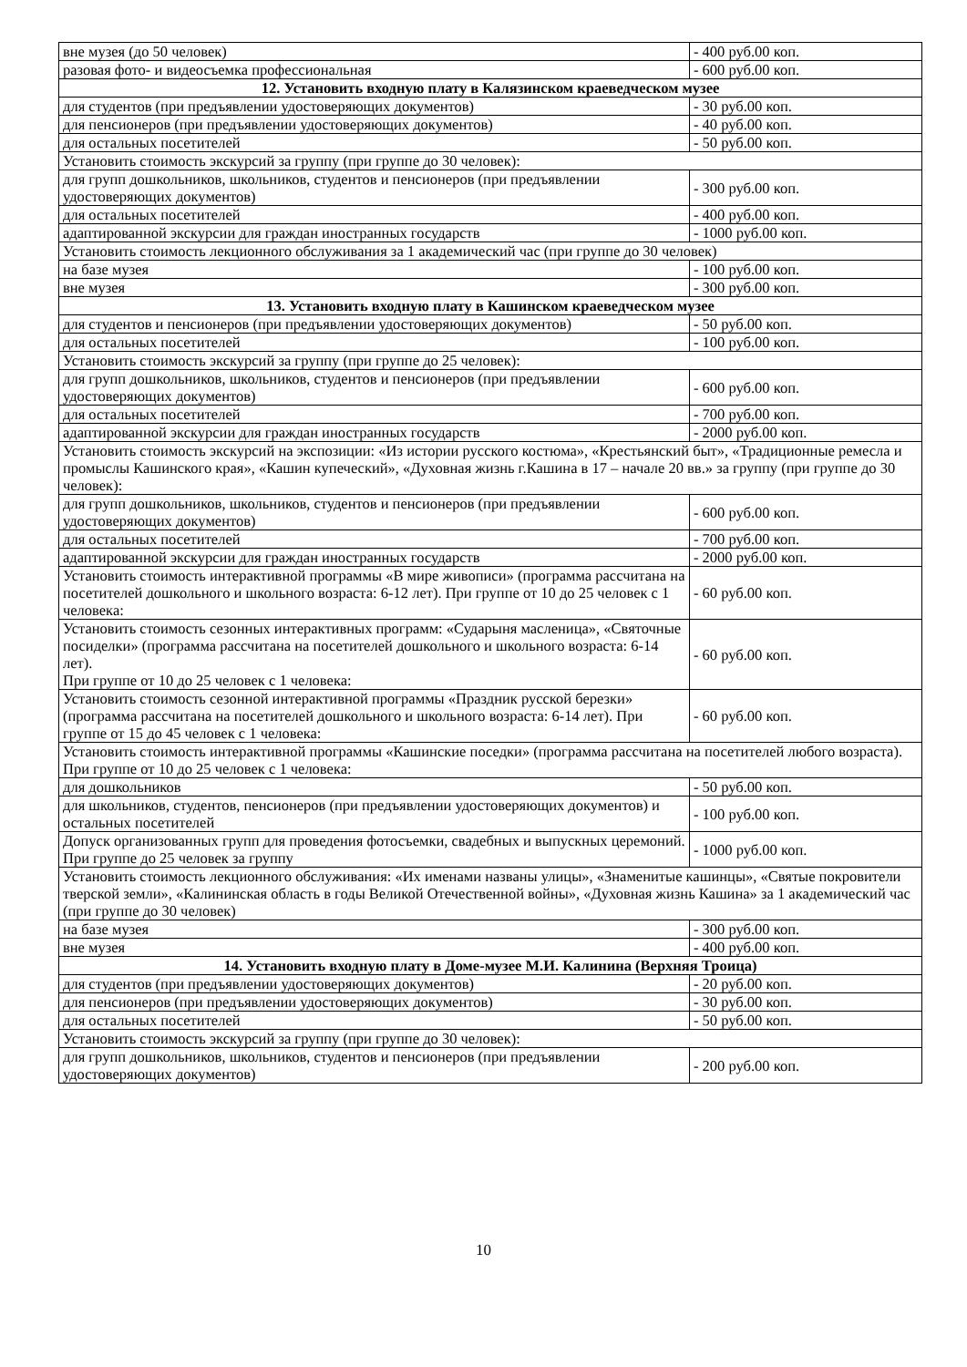| вне музея (до 50 человек) | - 400 руб.00 коп. |
| разовая фото- и видеосъемка профессиональная | - 600 руб.00 коп. |
| 12. Установить входную плату в Калязинском краеведческом музее | |
| для студентов (при предъявлении удостоверяющих документов) | - 30 руб.00 коп. |
| для пенсионеров (при предъявлении удостоверяющих документов) | - 40 руб.00 коп. |
| для остальных посетителей | - 50 руб.00 коп. |
| Установить стоимость экскурсий за группу (при группе до 30 человек): | |
| для групп дошкольников, школьников, студентов и пенсионеров (при предъявлении удостоверяющих документов) | - 300 руб.00 коп. |
| для остальных посетителей | - 400 руб.00 коп. |
| адаптированной экскурсии для граждан иностранных государств | - 1000 руб.00 коп. |
| Установить стоимость лекционного обслуживания за 1 академический час (при группе до 30 человек) | |
| на базе музея | - 100 руб.00 коп. |
| вне музея | - 300 руб.00 коп. |
| 13. Установить входную плату в Кашинском краеведческом музее | |
| для студентов и пенсионеров (при предъявлении удостоверяющих документов) | - 50 руб.00 коп. |
| для остальных посетителей | - 100 руб.00 коп. |
| Установить стоимость экскурсий за группу (при группе до 25 человек): | |
| для групп дошкольников, школьников, студентов и пенсионеров (при предъявлении удостоверяющих документов) | - 600 руб.00 коп. |
| для остальных посетителей | - 700 руб.00 коп. |
| адаптированной экскурсии для граждан иностранных государств | - 2000 руб.00 коп. |
| Установить стоимость экскурсий на экспозиции: «Из истории русского костюма», «Крестьянский быт», «Традиционные ремесла и промыслы Кашинского края», «Кашин купеческий», «Духовная жизнь г.Кашина в 17 – начале 20 вв.» за группу (при группе до 30 человек): | |
| для групп дошкольников, школьников, студентов и пенсионеров (при предъявлении удостоверяющих документов) | - 600 руб.00 коп. |
| для остальных посетителей | - 700 руб.00 коп. |
| адаптированной экскурсии для граждан иностранных государств | - 2000 руб.00 коп. |
| Установить стоимость интерактивной программы «В мире живописи» (программа рассчитана на посетителей дошкольного и школьного возраста: 6-12 лет). При группе от 10 до 25 человек с 1 человека: | - 60 руб.00 коп. |
| Установить стоимость сезонных интерактивных программ: «Сударыня масленица», «Святочные посиделки» (программа рассчитана на посетителей дошкольного и школьного возраста: 6-14 лет). При группе от 10 до 25 человек с 1 человека: | - 60 руб.00 коп. |
| Установить стоимость сезонной интерактивной программы «Праздник русской березки» (программа рассчитана на посетителей дошкольного и школьного возраста: 6-14 лет). При группе от 15 до 45 человек с 1 человека: | - 60 руб.00 коп. |
| Установить стоимость интерактивной программы «Кашинские поседки» (программа рассчитана на посетителей любого возраста). При группе от 10 до 25 человек с 1 человека: | |
| для дошкольников | - 50 руб.00 коп. |
| для школьников, студентов, пенсионеров (при предъявлении удостоверяющих документов) и остальных посетителей | - 100 руб.00 коп. |
| Допуск организованных групп для проведения фотосъемки, свадебных и выпускных церемоний. При группе до 25 человек за группу | - 1000 руб.00 коп. |
| Установить стоимость лекционного обслуживания: «Их именами названы улицы», «Знаменитые кашинцы», «Святые покровители тверской земли», «Калининская область в годы Великой Отечественной войны», «Духовная жизнь Кашина» за 1 академический час (при группе до 30 человек) | |
| на базе музея | - 300 руб.00 коп. |
| вне музея | - 400 руб.00 коп. |
| 14. Установить входную плату в Доме-музее М.И. Калинина (Верхняя Троица) | |
| для студентов (при предъявлении удостоверяющих документов) | - 20 руб.00 коп. |
| для пенсионеров (при предъявлении удостоверяющих документов) | - 30 руб.00 коп. |
| для остальных посетителей | - 50 руб.00 коп. |
| Установить стоимость экскурсий за группу (при группе до 30 человек): | |
| для групп дошкольников, школьников, студентов и пенсионеров (при предъявлении удостоверяющих документов) | - 200 руб.00 коп. |
10